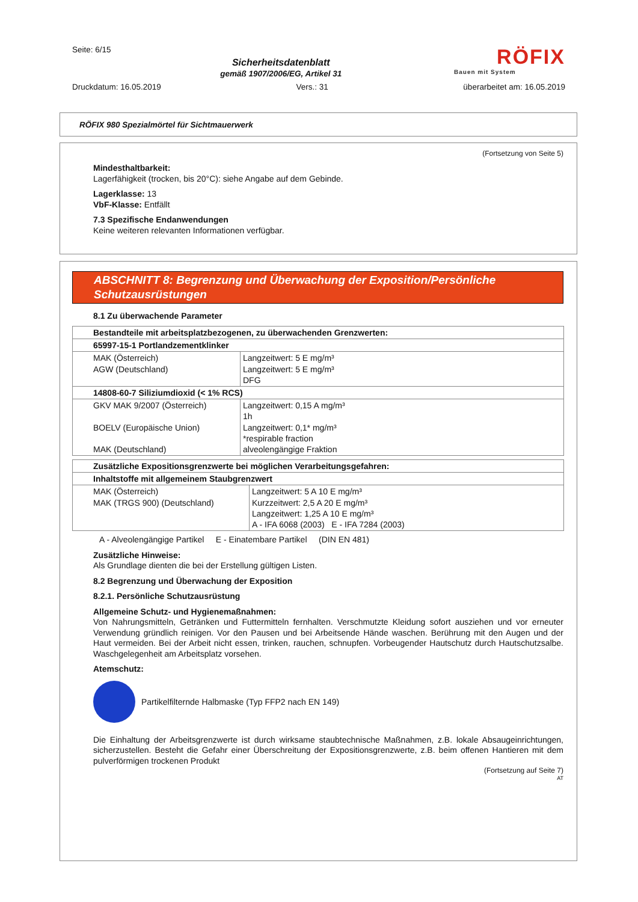Seite: 6/15
Sicherheitsdatenblatt
gemäß 1907/2006/EG, Artikel 31
RÖFIX
Bauen mit System
Druckdatum: 16.05.2019 Vers.: 31 überarbeitet am: 16.05.2019
RÖFIX 980 Spezialmörtel für Sichtmauerwerk
(Fortsetzung von Seite 5)
Mindesthaltbarkeit:
Lagerfähigkeit (trocken, bis 20°C): siehe Angabe auf dem Gebinde.
Lagerklasse: 13
VbF-Klasse: Entfällt
7.3 Spezifische Endanwendungen
Keine weiteren relevanten Informationen verfügbar.
ABSCHNITT 8: Begrenzung und Überwachung der Exposition/Persönliche Schutzausrüstungen
8.1 Zu überwachende Parameter
| Bestandteile mit arbeitsplatzbezogenen, zu überwachenden Grenzwerten: | |
| 65997-15-1 Portlandzementklinker | |
| MAK (Österreich) AGW (Deutschland) | Langzeitwert: 5 E mg/m³ Langzeitwert: 5 E mg/m³ DFG |
| 14808-60-7 Siliziumdioxid (< 1% RCS) | |
| GKV MAK 9/2007 (Österreich) BOELV (Europäische Union) MAK (Deutschland) | Langzeitwert: 0,15 A mg/m³ 1h Langzeitwert: 0,1* mg/m³ *respirable fraction alveolengängige Fraktion |
| Zusätzliche Expositionsgrenzwerte bei möglichen Verarbeitungsgefahren: | |
| Inhaltstoffe mit allgemeinem Staubgrenzwert | |
| MAK (Österreich) MAK (TRGS 900) (Deutschland) | Langzeitwert: 5 A 10 E mg/m³ Kurzzeitwert: 2,5 A 20 E mg/m³ Langzeitwert: 1,25 A 10 E mg/m³ A - IFA 6068 (2003) E - IFA 7284 (2003) |
A - Alveolengängige Partikel E - Einatembare Partikel (DIN EN 481)
Zusätzliche Hinweise:
Als Grundlage dienten die bei der Erstellung gültigen Listen.
8.2 Begrenzung und Überwachung der Exposition
8.2.1. Persönliche Schutzausrüstung
Allgemeine Schutz- und Hygienemaßnahmen:
Von Nahrungsmitteln, Getränken und Futtermitteln fernhalten. Verschmutzte Kleidung sofort ausziehen und vor erneuter Verwendung gründlich reinigen. Vor den Pausen und bei Arbeitsende Hände waschen. Berührung mit den Augen und der Haut vermeiden. Bei der Arbeit nicht essen, trinken, rauchen, schnupfen. Vorbeugender Hautschutz durch Hautschutzsalbe. Waschgelegenheit am Arbeitsplatz vorsehen.
Atemschutz:
Partikelfilternde Halbmaske (Typ FFP2 nach EN 149)
Die Einhaltung der Arbeitsgrenzwerte ist durch wirksame staubtechnische Maßnahmen, z.B. lokale Absaugeinrichtungen, sicherzustellen. Besteht die Gefahr einer Überschreitung der Expositionsgrenzwerte, z.B. beim offenen Hantieren mit dem pulverförmigen trockenen Produkt
(Fortsetzung auf Seite 7)
AT